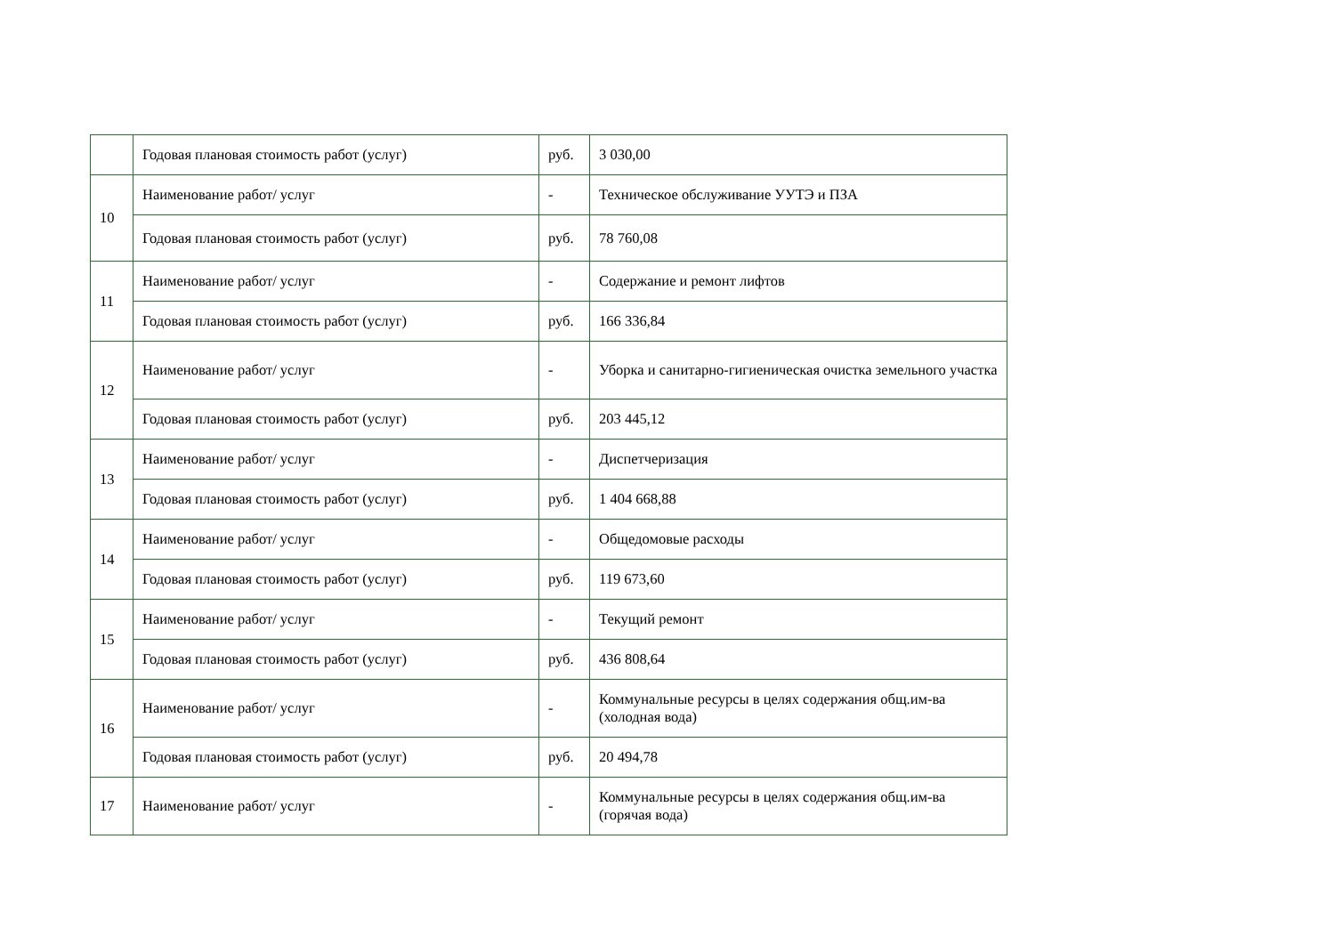| | Годовая плановая стоимость работ (услуг) | руб. | 3 030,00 |
| 10 | Наименование работ/ услуг | - | Техническое обслуживание УУТЭ и ПЗА |
| | Годовая плановая стоимость работ (услуг) | руб. | 78 760,08 |
| 11 | Наименование работ/ услуг | - | Содержание и ремонт лифтов |
| | Годовая плановая стоимость работ (услуг) | руб. | 166 336,84 |
| 12 | Наименование работ/ услуг | - | Уборка и санитарно-гигиеническая очистка земельного участка |
| | Годовая плановая стоимость работ (услуг) | руб. | 203 445,12 |
| 13 | Наименование работ/ услуг | - | Диспетчеризация |
| | Годовая плановая стоимость работ (услуг) | руб. | 1 404 668,88 |
| 14 | Наименование работ/ услуг | - | Общедомовые расходы |
| | Годовая плановая стоимость работ (услуг) | руб. | 119 673,60 |
| 15 | Наименование работ/ услуг | - | Текущий ремонт |
| | Годовая плановая стоимость работ (услуг) | руб. | 436 808,64 |
| 16 | Наименование работ/ услуг | - | Коммунальные ресурсы в целях содержания общ.им-ва (холодная вода) |
| | Годовая плановая стоимость работ (услуг) | руб. | 20 494,78 |
| 17 | Наименование работ/ услуг | - | Коммунальные ресурсы в целях содержания общ.им-ва (горячая вода) |